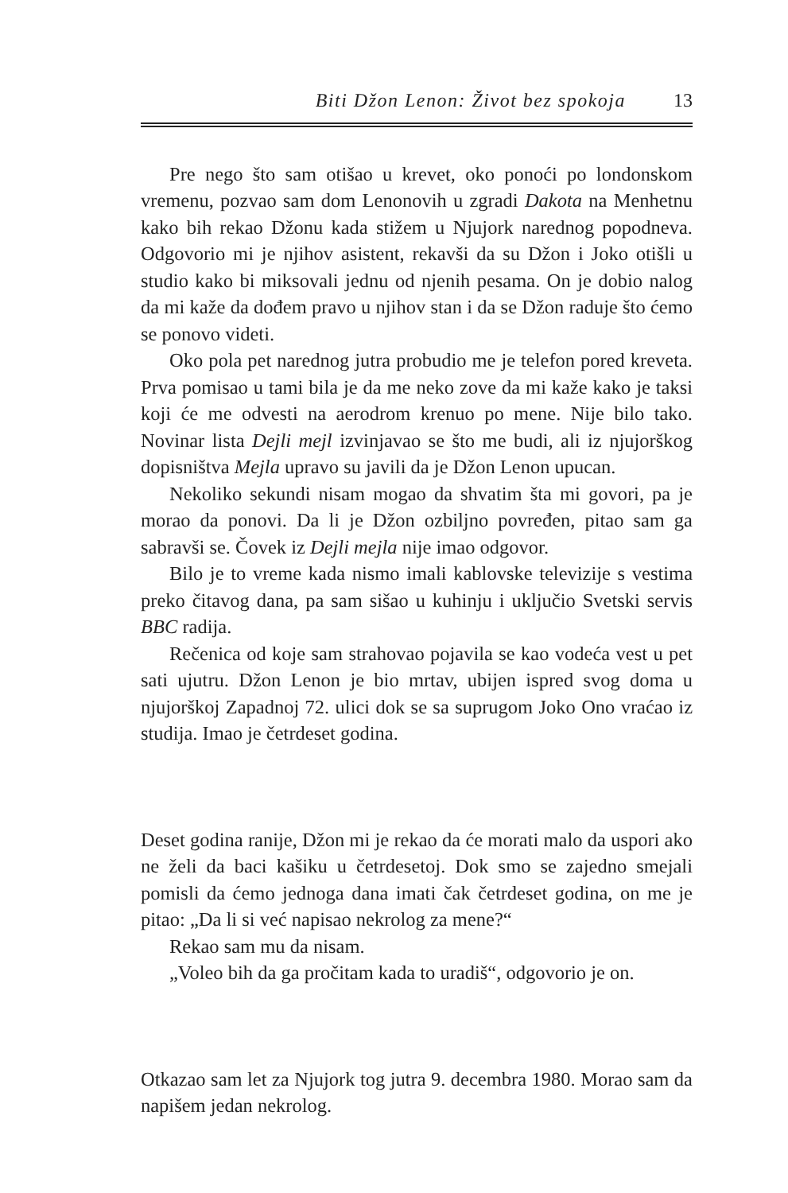Biti Džon Lenon: Život bez spokoja 13
Pre nego što sam otišao u krevet, oko ponoći po londonskom vremenu, pozvao sam dom Lenonovih u zgradi Dakota na Menhetnu kako bih rekao Džonu kada stižem u Njujork narednog popodneva. Odgovorio mi je njihov asistent, rekavši da su Džon i Joko otišli u studio kako bi miksovali jednu od njenih pesama. On je dobio nalog da mi kaže da dođem pravo u njihov stan i da se Džon raduje što ćemo se ponovo videti.
Oko pola pet narednog jutra probudio me je telefon pored kreveta. Prva pomisao u tami bila je da me neko zove da mi kaže kako je taksi koji će me odvesti na aerodrom krenuo po mene. Nije bilo tako. Novinar lista Dejli mejl izvinjavao se što me budi, ali iz njujorškog dopisništva Mejla upravo su javili da je Džon Lenon upucan.
Nekoliko sekundi nisam mogao da shvatim šta mi govori, pa je morao da ponovi. Da li je Džon ozbiljno povređen, pitao sam ga sabravši se. Čovek iz Dejli mejla nije imao odgovor.
Bilo je to vreme kada nismo imali kablovske televizije s vestima preko čitavog dana, pa sam sišao u kuhinju i uključio Svetski servis BBC radija.
Rečenica od koje sam strahovao pojavila se kao vodeća vest u pet sati ujutru. Džon Lenon je bio mrtav, ubijen ispred svog doma u njujorškoj Zapadnoj 72. ulici dok se sa suprugom Joko Ono vraćao iz studija. Imao je četrdeset godina.
Deset godina ranije, Džon mi je rekao da će morati malo da uspori ako ne želi da baci kašiku u četrdesetoj. Dok smo se zajedno smejali pomisli da ćemo jednoga dana imati čak četrdeset godina, on me je pitao: „Da li si već napisao nekrolog za mene?“
Rekao sam mu da nisam.
„Voleo bih da ga pročitam kada to uradiš“, odgovorio je on.
Otkazao sam let za Njujork tog jutra 9. decembra 1980. Morao sam da napišem jedan nekrolog.